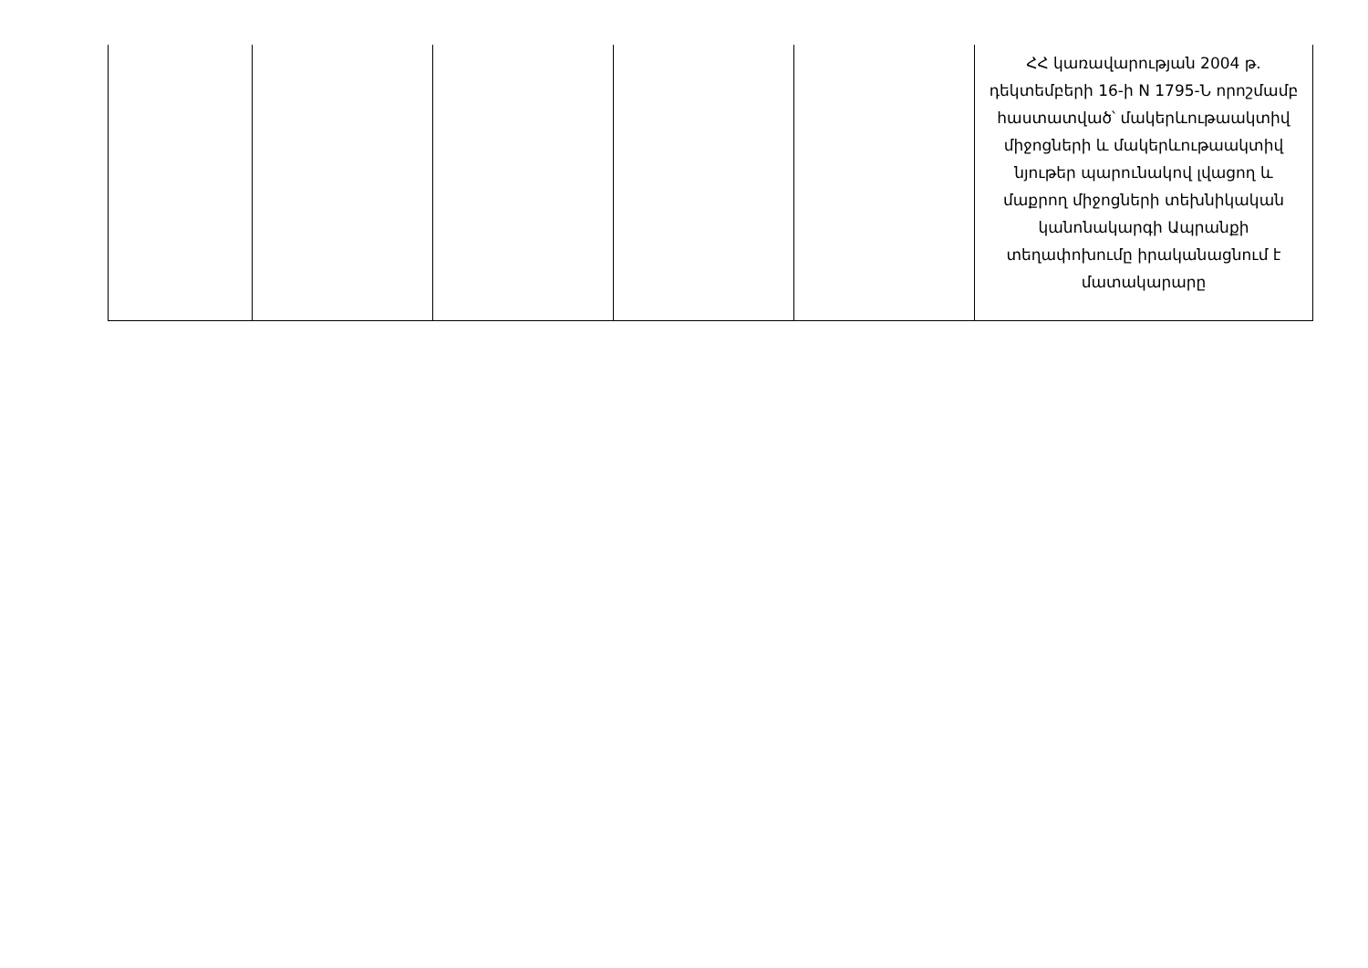| | | | | | ՀՀ կառավարության 2004 թ. դեկտեմբերի 16-ի N 1795-Ն որոշմամբ հաստատված՝ մակերևութաակտիվ միջոցների և մակերևութաակտիվ նյութեր պարունակով լվացող և մաքրող միջոցների տեխնիկական կանոնակարգի Ապրանքի տեղափոխումը իրականացնում է մատակարարը |